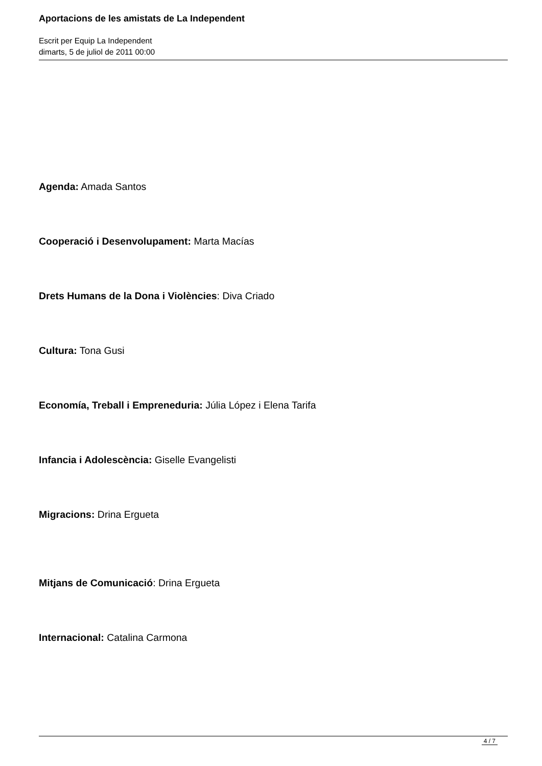Aportacions de les amistats de La Independent
Escrit per Equip La Independent
dimarts, 5 de juliol de 2011 00:00
Agenda: Amada Santos
Cooperació i Desenvolupament: Marta Macías
Drets Humans de la Dona i Violències: Diva Criado
Cultura: Tona Gusi
Economía, Treball i Empreneduria: Júlia López i Elena Tarifa
Infancia i Adolescència: Giselle Evangelisti
Migracions: Drina Ergueta
Mitjans de Comunicació: Drina Ergueta
Internacional: Catalina Carmona
4 / 7